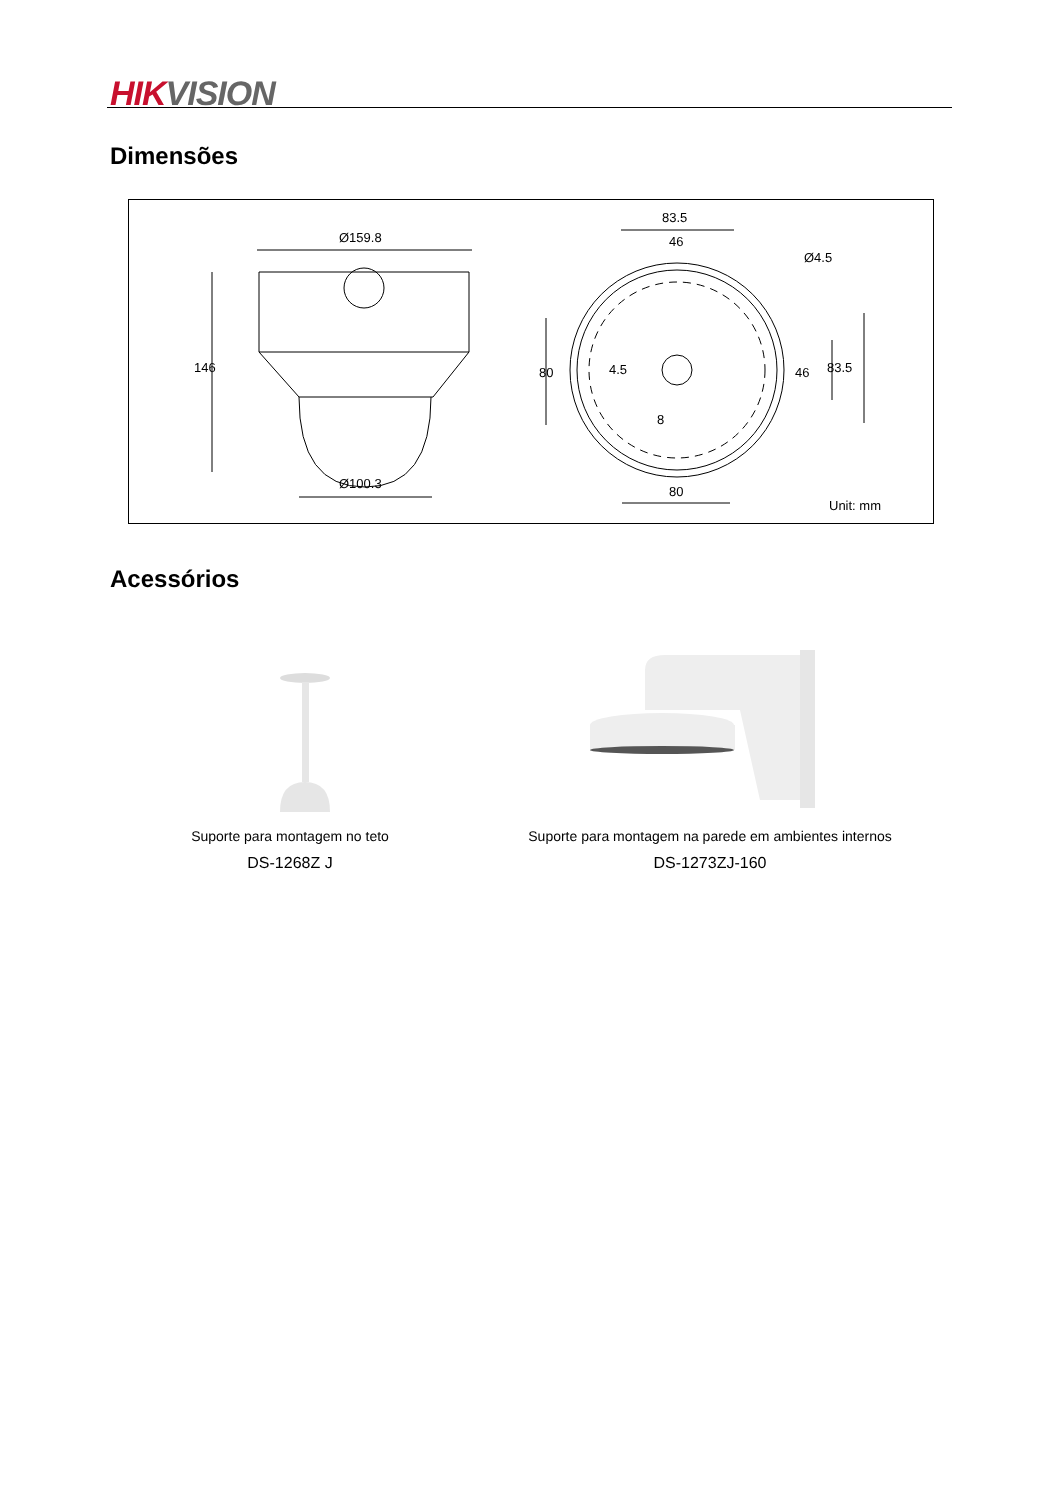HIK VISION
Dimensões
Ø159.8
146
Ø100.3
83.5
46
Ø4.5
80 4.5
8
46 83.5
80
Unit: mm
Acessórios
Suporte para montagem no teto
DS-1268Z J
Suporte para montagem na parede em ambientes internos
DS-1273ZJ-160